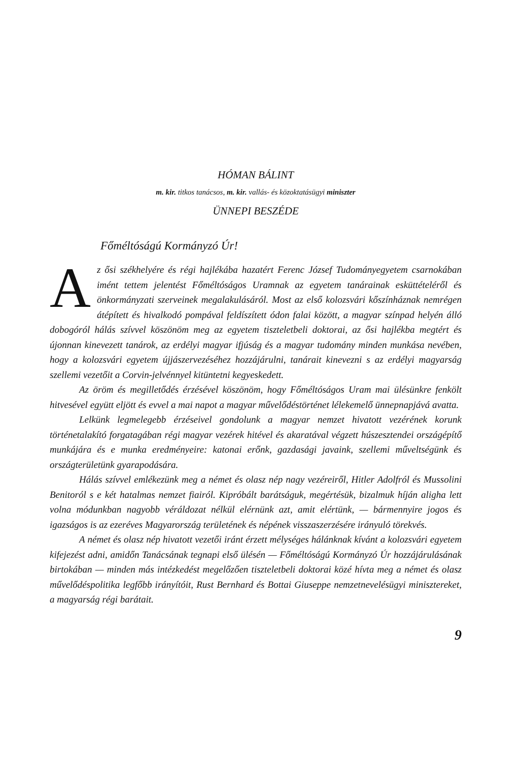HÓMAN BÁLINT
m. kir. titkos tanácsos, m. kir. vallás- és közoktatásügyi miniszter
ÜNNEPI BESZÉDE
Főméltóságú Kormányzó Úr!
Az ősi székhelyére és régi hajlékába hazatért Ferenc József Tudományegyetem csarnokában imént tettem jelentést Főméltóságos Uramnak az egyetem tanárainak esküttételéről és önkormányzati szerveinek megalakulásáról. Most az első kolozsvári kőszínháznak nemrégen átépített és hivalkodó pompával feldíszített ódon falai között, a magyar színpad helyén álló dobogóról hálás szívvel köszönöm meg az egyetem tiszteletbeli doktorai, az ősi hajlékba megtért és újonnan kinevezett tanárok, az erdélyi magyar ifjúság és a magyar tudomány minden munkása nevében, hogy a kolozsvári egyetem újjászervezéséhez hozzájárulni, tanárait kinevezni s az erdélyi magyarság szellemi vezetőit a Corvin-jelvénnyel kitüntetni kegyeskedett.
Az öröm és megilletődés érzésével köszönöm, hogy Főméltóságos Uram mai ülésünkre fenkölt hitvesével együtt eljött és evvel a mai napot a magyar művelődéstörténet lélekemelő ünnepnapjává avatta.
Lelkünk legmelegebb érzéseivel gondolunk a magyar nemzet hivatott vezérének korunk történetalakító forgatagában régi magyar vezérek hitével és akaratával végzett húszesztendei országépítő munkájára és e munka eredményeire: katonai erőnk, gazdasági javaink, szellemi műveltségünk és országterületünk gyarapodására.
Hálás szívvel emlékezünk meg a német és olasz nép nagy vezéreiről, Hitler Adolfról és Mussolini Benitoról s e két hatalmas nemzet fiairól. Kipróbált barátságuk, megértésük, bizalmuk híján aligha lett volna módunkban nagyobb véráldozat nélkül elérnünk azt, amit elértünk, — bármennyire jogos és igazságos is az ezeréves Magyarország területének és népének visszaszerzésére irányuló törekvés.
A német és olasz nép hivatott vezetői iránt érzett mélységes hálánknak kívánt a kolozsvári egyetem kifejezést adni, amidőn Tanácsának tegnapi első ülésén — Főméltóságú Kormányzó Úr hozzájárulásának birtokában — minden más intézkedést megelőzően tiszteletbeli doktorai közé hívta meg a német és olasz művelődéspolitika legfőbb irányítóit, Rust Bernhard és Bottai Giuseppe nemzetnevelésügyi minisztereket, a magyarság régi barátait.
9